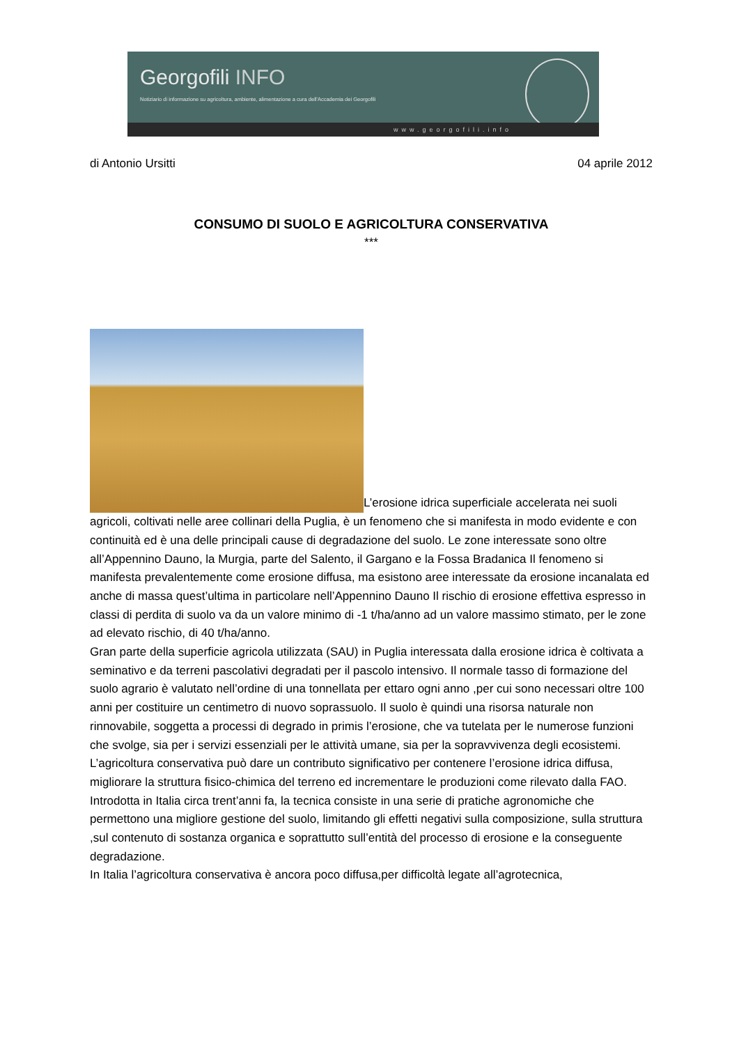Georgofili INFO
Notiziario di informazione su agricoltura, ambiente, alimentazione a cura dell'Accademia dei Georgofili
www.georgofili.info
di Antonio Ursitti 04 aprile 2012
CONSUMO DI SUOLO E AGRICOLTURA CONSERVATIVA
***
L’erosione idrica superficiale accelerata nei suoli agricoli, coltivati nelle aree collinari della Puglia, è un fenomeno che si manifesta in modo evidente e con continuità ed è una delle principali cause di degradazione del suolo. Le zone interessate sono oltre all’Appennino Dauno, la Murgia, parte del Salento, il Gargano e la Fossa Bradanica Il fenomeno si manifesta prevalentemente come erosione diffusa, ma esistono aree interessate da erosione incanalata ed anche di massa quest’ultima in particolare nell’Appennino Dauno Il rischio di erosione effettiva espresso in classi di perdita di suolo va da un valore minimo di -1 t/ha/anno ad un valore massimo stimato, per le zone ad elevato rischio, di 40 t/ha/anno.
Gran parte della superficie agricola utilizzata (SAU) in Puglia interessata dalla erosione idrica è coltivata a seminativo e da terreni pascolativi degradati per il pascolo intensivo. Il normale tasso di formazione del suolo agrario è valutato nell’ordine di una tonnellata per ettaro ogni anno ,per cui sono necessari oltre 100 anni per costituire un centimetro di nuovo soprassuolo. Il suolo è quindi una risorsa naturale non rinnovabile, soggetta a processi di degrado in primis l’erosione, che va tutelata per le numerose funzioni che svolge, sia per i servizi essenziali per le attività umane, sia per la sopravvivenza degli ecosistemi.
L’agricoltura conservativa può dare un contributo significativo per contenere l’erosione idrica diffusa, migliorare la struttura fisico-chimica del terreno ed incrementare le produzioni come rilevato dalla FAO.
Introdotta in Italia circa trent’anni fa, la tecnica consiste in una serie di pratiche agronomiche che permettono una migliore gestione del suolo, limitando gli effetti negativi sulla composizione, sulla struttura ,sul contenuto di sostanza organica e soprattutto sull’entità del processo di erosione e la conseguente degradazione.
In Italia l’agricoltura conservativa è ancora poco diffusa,per difficoltà legate all’agrotecnica,